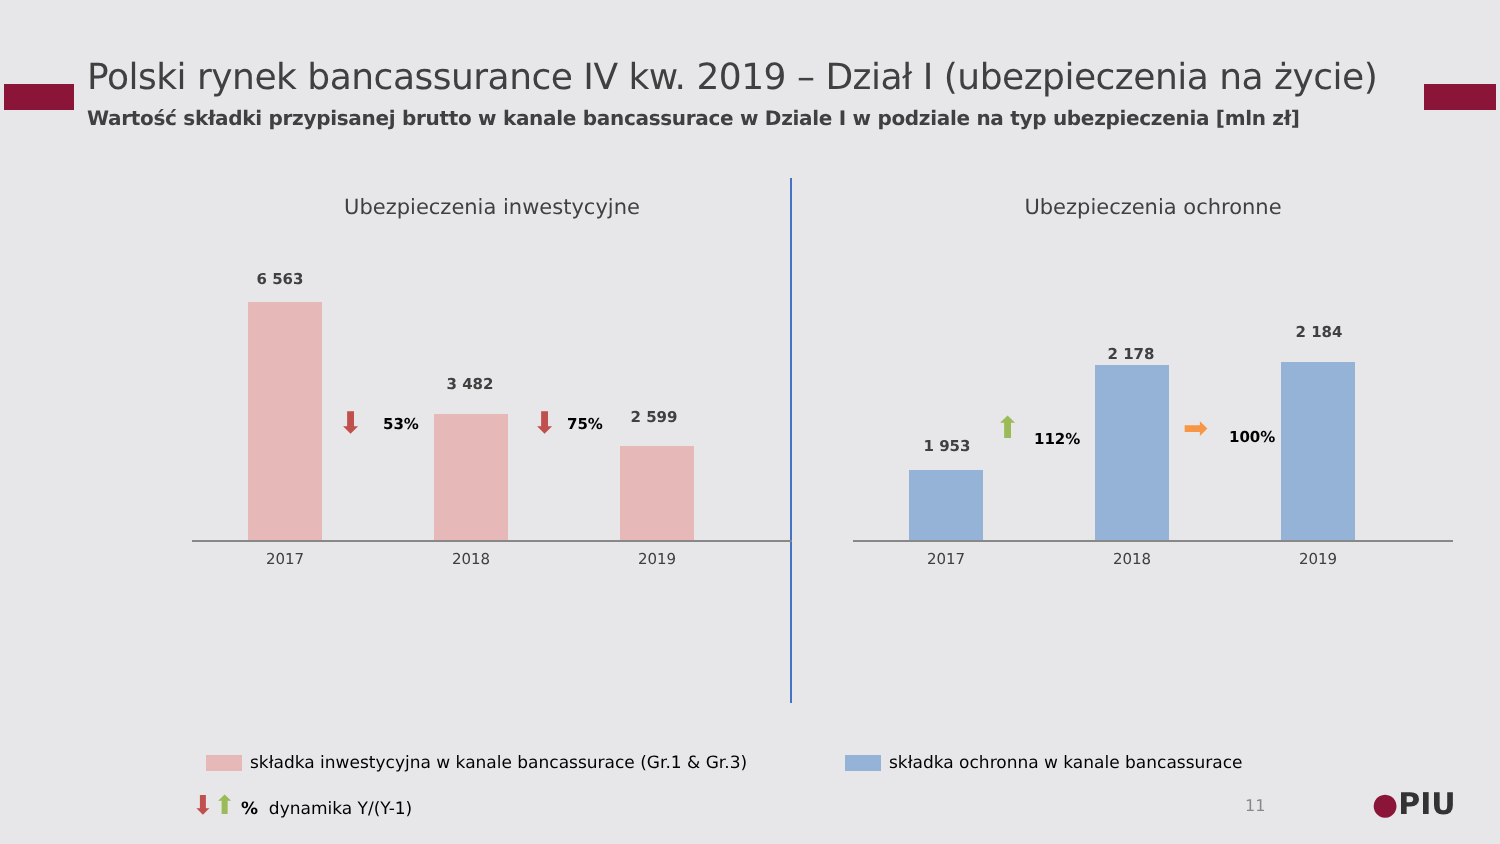Polski rynek bancassurance IV kw. 2019 – Dział I (ubezpieczenia na życie)
Wartość składki przypisanej brutto w kanale bancassurace w Dziale I w podziale na typ ubezpieczenia [mln zł]
Ubezpieczenia inwestycyjne
6 563
3 482
2 599
⬇ 53% ⬇ 75%
2017 2018 2019
Ubezpieczenia ochronne
1 953
2 178
2 184
⬆ 112% ➡ 100%
2017 2018 2019
składka inwestycyjna w kanale bancassurace (Gr.1 & Gr.3)
składka ochronna w kanale bancassurace
⬇⬆ % dynamika Y/(Y-1) 11 ●PIU